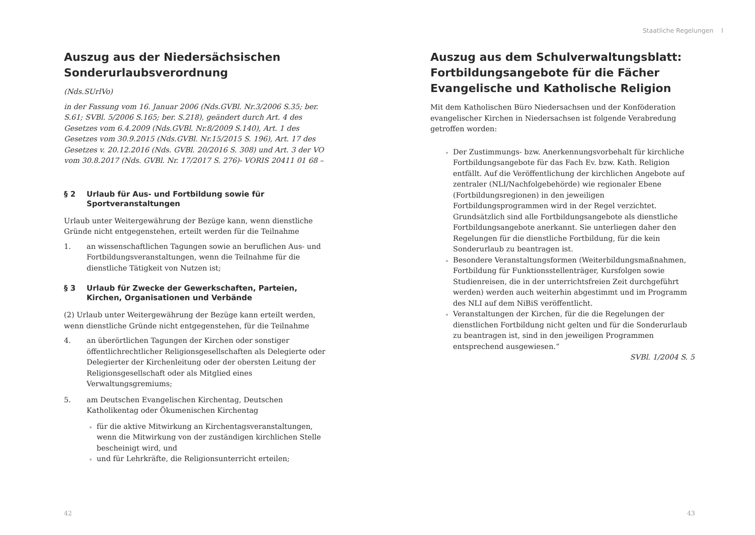Auszug aus der Niedersächsischen Sonderurlaubsverordnung
(Nds.SUrlVo)
in der Fassung vom 16. Januar 2006 (Nds.GVBl. Nr.3/2006 S.35; ber. S.61; SVBl. 5/2006 S.165; ber. S.218), geändert durch Art. 4 des Gesetzes vom 6.4.2009 (Nds.GVBl. Nr.8/2009 S.140), Art. 1 des Gesetzes vom 30.9.2015 (Nds.GVBl. Nr.15/2015 S. 196), Art. 17 des Gesetzes v. 20.12.2016 (Nds. GVBl. 20/2016 S. 308) und Art. 3 der VO vom 30.8.2017 (Nds. GVBl. Nr. 17/2017 S. 276)- VORIS 20411 01 68 –
§ 2 Urlaub für Aus- und Fortbildung sowie für Sportveranstaltungen
Urlaub unter Weitergewährung der Bezüge kann, wenn dienstliche Gründe nicht entgegenstehen, erteilt werden für die Teilnahme
1. an wissenschaftlichen Tagungen sowie an beruflichen Aus- und Fortbildungsveranstaltungen, wenn die Teilnahme für die dienstliche Tätigkeit von Nutzen ist;
§ 3 Urlaub für Zwecke der Gewerkschaften, Parteien, Kirchen, Organisationen und Verbände
(2) Urlaub unter Weitergewährung der Bezüge kann erteilt werden, wenn dienstliche Gründe nicht entgegenstehen, für die Teilnahme
4. an überörtlichen Tagungen der Kirchen oder sonstiger öffentlichrechtlicher Religionsgesellschaften als Delegierte oder Delegierter der Kirchenleitung oder der obersten Leitung der Religionsgesellschaft oder als Mitglied eines Verwaltungsgremiums;
5. am Deutschen Evangelischen Kirchentag, Deutschen Katholikentag oder Ökumenischen Kirchentag
für die aktive Mitwirkung an Kirchentagsveranstaltungen, wenn die Mitwirkung von der zuständigen kirchlichen Stelle bescheinigt wird, und
und für Lehrkräfte, die Religionsunterricht erteilen;
42
Staatliche Regelungen I
Auszug aus dem Schulverwaltungsblatt: Fortbildungsangebote für die Fächer Evangelische und Katholische Religion
Mit dem Katholischen Büro Niedersachsen und der Konföderation evangelischer Kirchen in Niedersachsen ist folgende Verabredung getroffen worden:
Der Zustimmungs- bzw. Anerkennungsvorbehalt für kirchliche Fortbildungsangebote für das Fach Ev. bzw. Kath. Religion entfällt. Auf die Veröffentlichung der kirchlichen Angebote auf zentraler (NLI/Nachfolgebehörde) wie regionaler Ebene (Fortbildungsregionen) in den jeweiligen Fortbildungsprogrammen wird in der Regel verzichtet. Grundsätzlich sind alle Fortbildungsangebote als dienstliche Fortbildungsangebote anerkannt. Sie unterliegen daher den Regelungen für die dienstliche Fortbildung, für die kein Sonderurlaub zu beantragen ist.
Besondere Veranstaltungsformen (Weiterbildungsmaßnahmen, Fortbildung für Funktionsstellenträger, Kursfolgen sowie Studienreisen, die in der unterrichtsfreien Zeit durchgeführt werden) werden auch weiterhin abgestimmt und im Programm des NLI auf dem NiBiS veröffentlicht.
Veranstaltungen der Kirchen, für die die Regelungen der dienstlichen Fortbildung nicht gelten und für die Sonderurlaub zu beantragen ist, sind in den jeweiligen Programmen entsprechend ausgewiesen.“
SVBl. 1/2004 S. 5
43